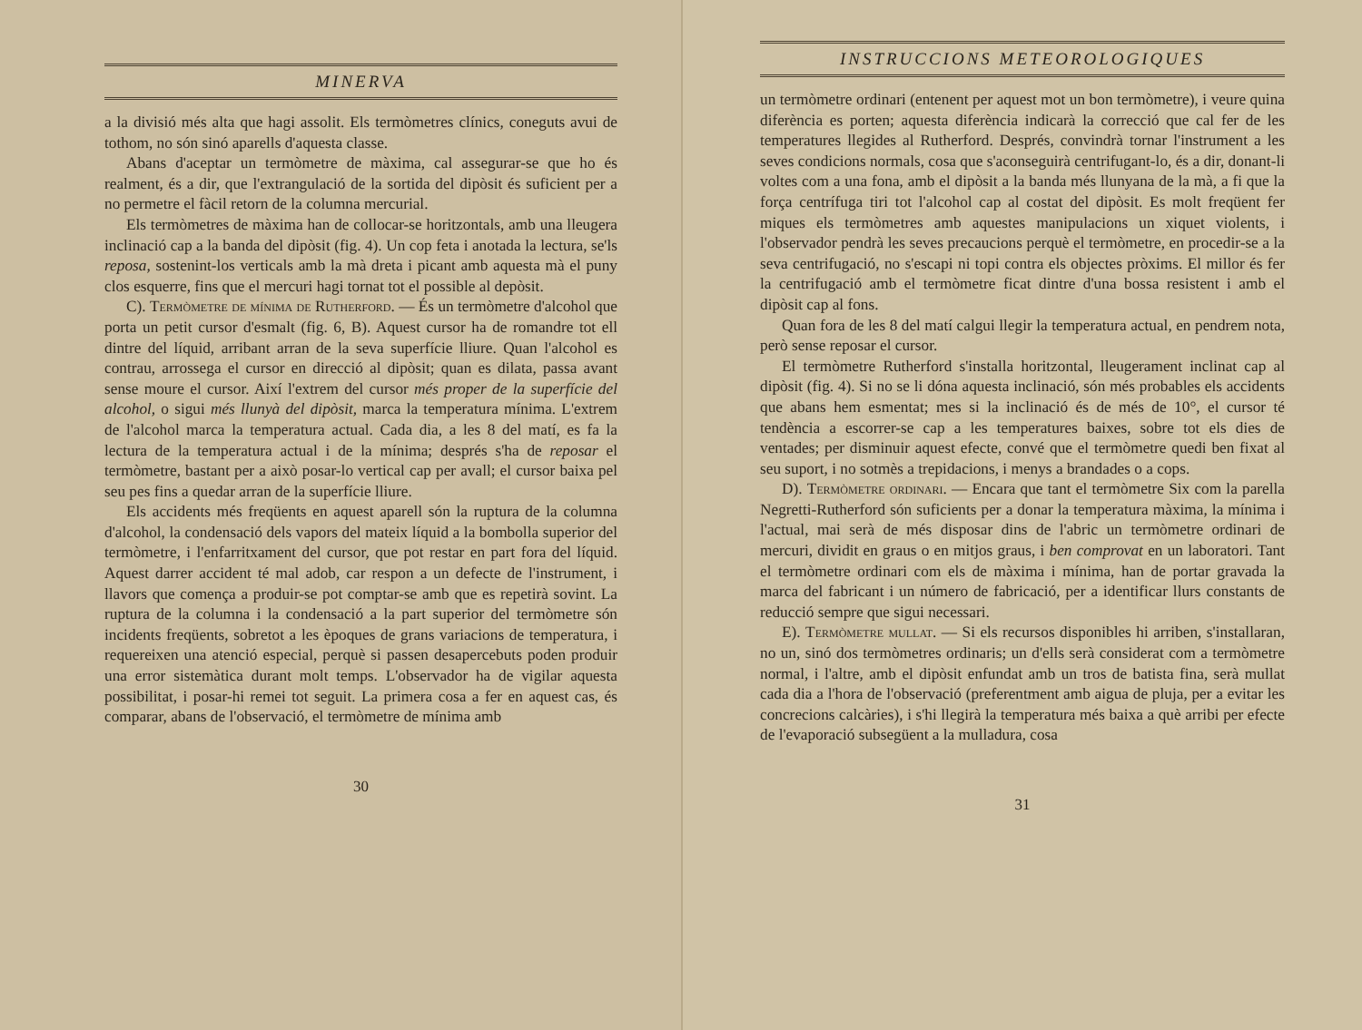MINERVA
a la divisió més alta que hagi assolit. Els termòmetres clínics, coneguts avui de tothom, no són sinó aparells d'aquesta classe.
Abans d'aceptar un termòmetre de màxima, cal assegurar-se que ho és realment, és a dir, que l'extrangulació de la sortida del dipòsit és suficient per a no permetre el fàcil retorn de la columna mercurial.
Els termòmetres de màxima han de collocar-se horitzontals, amb una lleugera inclinació cap a la banda del dipòsit (fig. 4). Un cop feta i anotada la lectura, se'ls reposa, sostenint-los verticals amb la mà dreta i picant amb aquesta mà el puny clos esquerre, fins que el mercuri hagi tornat tot el possible al depòsit.
C). Termòmetre de mínima de Rutherford. — És un termòmetre d'alcohol que porta un petit cursor d'esmalt (fig. 6, B). Aquest cursor ha de romandre tot ell dintre del líquid, arribant arran de la seva superfície lliure. Quan l'alcohol es contrau, arrossega el cursor en direcció al dipòsit; quan es dilata, passa avant sense moure el cursor. Així l'extrem del cursor més proper de la superfície del alcohol, o sigui més llunyà del dipòsit, marca la temperatura mínima. L'extrem de l'alcohol marca la temperatura actual. Cada dia, a les 8 del matí, es fa la lectura de la temperatura actual i de la mínima; després s'ha de reposar el termòmetre, bastant per a això posar-lo vertical cap per avall; el cursor baixa pel seu pes fins a quedar arran de la superfície lliure.
Els accidents més freqüents en aquest aparell són la ruptura de la columna d'alcohol, la condensació dels vapors del mateix líquid a la bombolla superior del termòmetre, i l'enfarritxament del cursor, que pot restar en part fora del líquid. Aquest darrer accident té mal adob, car respon a un defecte de l'instrument, i llavors que comença a produir-se pot comptar-se amb que es repetirà sovint. La ruptura de la columna i la condensació a la part superior del termòmetre són incidents freqüents, sobretot a les èpoques de grans variacions de temperatura, i requereixen una atenció especial, perquè si passen desapercebuts poden produir una error sistemàtica durant molt temps. L'observador ha de vigilar aquesta possibilitat, i posar-hi remei tot seguit. La primera cosa a fer en aquest cas, és comparar, abans de l'observació, el termòmetre de mínima amb
30
INSTRUCCIONS METEOROLOGIQUES
un termòmetre ordinari (entenent per aquest mot un bon termòmetre), i veure quina diferència es porten; aquesta diferència indicarà la correcció que cal fer de les temperatures llegides al Rutherford. Després, convindrà tornar l'instrument a les seves condicions normals, cosa que s'aconseguirà centrifugant-lo, és a dir, donant-li voltes com a una fona, amb el dipòsit a la banda més llunyana de la mà, a fi que la força centrífuga tiri tot l'alcohol cap al costat del dipòsit. Es molt freqüent fer miques els termòmetres amb aquestes manipulacions un xiquet violents, i l'observador pendrà les seves precaucions perquè el termòmetre, en procedir-se a la seva centrifugació, no s'escapi ni topi contra els objectes pròxims. El millor és fer la centrifugació amb el termòmetre ficat dintre d'una bossa resistent i amb el dipòsit cap al fons.
Quan fora de les 8 del matí calgui llegir la temperatura actual, en pendrem nota, però sense reposar el cursor.
El termòmetre Rutherford s'installa horitzontal, lleugerament inclinat cap al dipòsit (fig. 4). Si no se li dóna aquesta inclinació, són més probables els accidents que abans hem esmentat; mes si la inclinació és de més de 10°, el cursor té tendència a escorrer-se cap a les temperatures baixes, sobre tot els dies de ventades; per disminuir aquest efecte, convé que el termòmetre quedi ben fixat al seu suport, i no sotmès a trepidacions, i menys a brandades o a cops.
D). Termòmetre ordinari. — Encara que tant el termòmetre Six com la parella Negretti-Rutherford són suficients per a donar la temperatura màxima, la mínima i l'actual, mai serà de més disposar dins de l'abric un termòmetre ordinari de mercuri, dividit en graus o en mitjos graus, i ben comprovat en un laboratori. Tant el termòmetre ordinari com els de màxima i mínima, han de portar gravada la marca del fabricant i un número de fabricació, per a identificar llurs constants de reducció sempre que sigui necessari.
E). Termòmetre mullat. — Si els recursos disponibles hi arriben, s'installaran, no un, sinó dos termòmetres ordinaris; un d'ells serà considerat com a termòmetre normal, i l'altre, amb el dipòsit enfundat amb un tros de batista fina, serà mullat cada dia a l'hora de l'observació (preferentment amb aigua de pluja, per a evitar les concrecions calcàries), i s'hi llegirà la temperatura més baixa a què arribi per efecte de l'evaporació subsegüent a la mulladura, cosa
31